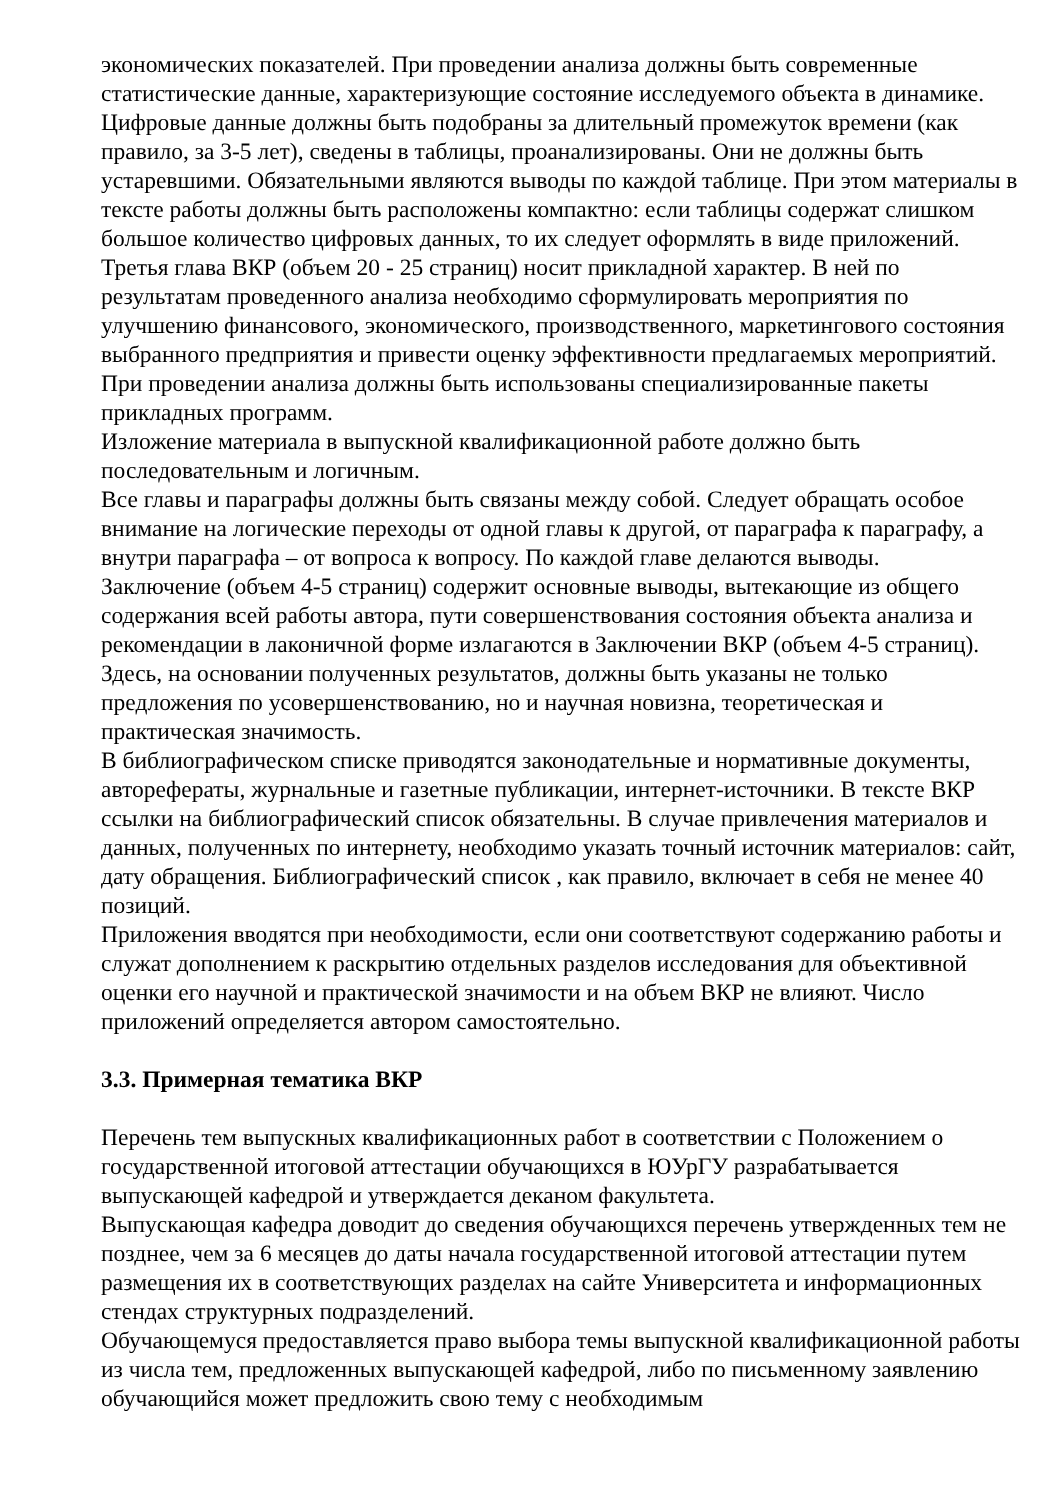экономических показателей. При проведении анализа должны быть современные статистические данные, характеризующие состояние исследуемого объекта в динамике. Цифровые данные должны быть подобраны за длительный промежуток времени (как правило, за 3-5 лет), сведены в таблицы, проанализированы. Они не должны быть устаревшими. Обязательными являются выводы по каждой таблице. При этом материалы в тексте работы должны быть расположены компактно: если таблицы содержат слишком большое количество цифровых данных, то их следует оформлять в виде приложений.
Третья глава ВКР (объем 20 - 25 страниц) носит прикладной характер. В ней по результатам проведенного анализа необходимо сформулировать мероприятия по улучшению финансового, экономического, производственного, маркетингового состояния выбранного предприятия и привести оценку эффективности предлагаемых мероприятий. При проведении анализа должны быть использованы специализированные пакеты прикладных программ.
Изложение материала в выпускной квалификационной работе должно быть последовательным и логичным.
Все главы и параграфы должны быть связаны между собой. Следует обращать особое внимание на логические переходы от одной главы к другой, от параграфа к параграфу, а внутри параграфа – от вопроса к вопросу. По каждой главе делаются выводы.
Заключение (объем 4-5 страниц) содержит основные выводы, вытекающие из общего содержания всей работы автора, пути совершенствования состояния объекта анализа и рекомендации в лаконичной форме излагаются в Заключении ВКР (объем 4-5 страниц). Здесь, на основании полученных результатов, должны быть указаны не только предложения по усовершенствованию, но и научная новизна, теоретическая и практическая значимость.
В библиографическом списке приводятся законодательные и нормативные документы, авторефераты, журнальные и газетные публикации, интернет-источники. В тексте ВКР ссылки на библиографический список обязательны. В случае привлечения материалов и данных, полученных по интернету, необходимо указать точный источник материалов: сайт, дату обращения. Библиографический список , как правило, включает в себя не менее 40 позиций.
Приложения вводятся при необходимости, если они соответствуют содержанию работы и служат дополнением к раскрытию отдельных разделов исследования для объективной оценки его научной и практической значимости и на объем ВКР не влияют. Число приложений определяется автором самостоятельно.
3.3. Примерная тематика ВКР
Перечень тем выпускных квалификационных работ в соответствии с Положением о государственной итоговой аттестации обучающихся в ЮУрГУ разрабатывается выпускающей кафедрой и утверждается деканом факультета.
Выпускающая кафедра доводит до сведения обучающихся перечень утвержденных тем не позднее, чем за 6 месяцев до даты начала государственной итоговой аттестации путем размещения их в соответствующих разделах на сайте Университета и информационных стендах структурных подразделений.
Обучающемуся предоставляется право выбора темы выпускной квалификационной работы из числа тем, предложенных выпускающей кафедрой, либо по письменному заявлению обучающийся может предложить свою тему с необходимым